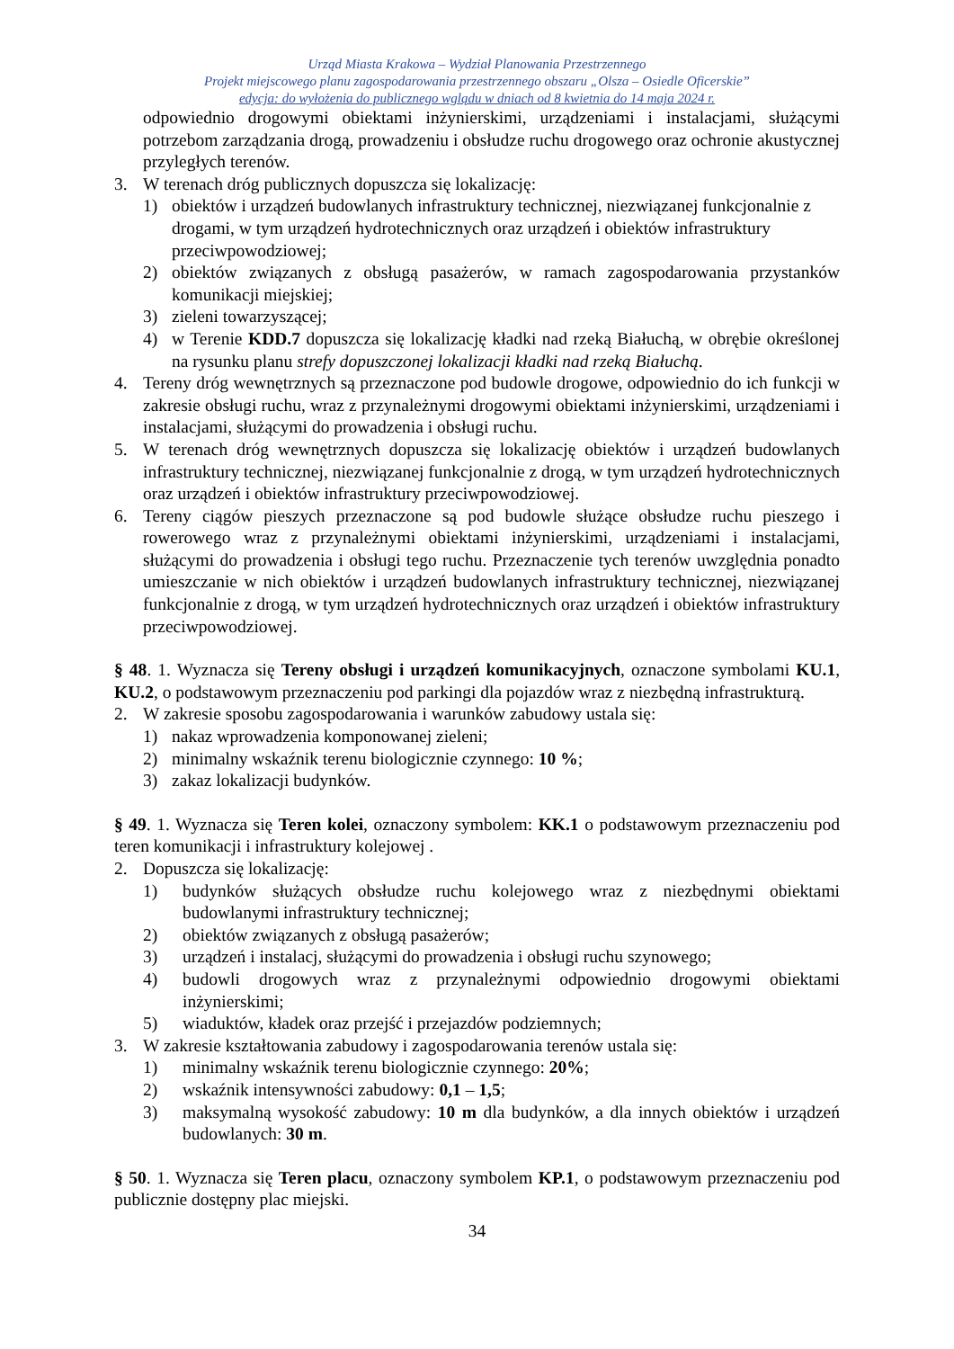Urząd Miasta Krakowa – Wydział Planowania Przestrzennego
Projekt miejscowego planu zagospodarowania przestrzennego obszaru „Olsza – Osiedle Oficerskie”
edycja: do wyłożenia do publicznego wglądu w dniach od 8 kwietnia do 14 maja 2024 r.
odpowiednio drogowymi obiektami inżynierskimi, urządzeniami i instalacjami, służącymi potrzebom zarządzania drogą, prowadzeniu i obsłudze ruchu drogowego oraz ochronie akustycznej przyległych terenów.
3. W terenach dróg publicznych dopuszcza się lokalizację:
1) obiektów i urządzeń budowlanych infrastruktury technicznej, niezwiązanej funkcjonalnie z drogami, w tym urządzeń hydrotechnicznych oraz urządzeń i obiektów infrastruktury przeciwpowodziowej;
2) obiektów związanych z obsługą pasażerów, w ramach zagospodarowania przystanków komunikacji miejskiej;
3) zieleni towarzyszącej;
4) w Terenie KDD.7 dopuszcza się lokalizację kładki nad rzeką Białuchą, w obrębie określonej na rysunku planu strefy dopuszczonej lokalizacji kładki nad rzeką Białuchą.
4. Tereny dróg wewnętrznych są przeznaczone pod budowle drogowe, odpowiednio do ich funkcji w zakresie obsługi ruchu, wraz z przynależnymi drogowymi obiektami inżynierskimi, urządzeniami i instalacjami, służącymi do prowadzenia i obsługi ruchu.
5. W terenach dróg wewnętrznych dopuszcza się lokalizację obiektów i urządzeń budowlanych infrastruktury technicznej, niezwiązanej funkcjonalnie z drogą, w tym urządzeń hydrotechnicznych oraz urządzeń i obiektów infrastruktury przeciwpowodziowej.
6. Tereny ciągów pieszych przeznaczone są pod budowle służące obsłudze ruchu pieszego i rowerowego wraz z przynależnymi obiektami inżynierskimi, urządzeniami i instalacjami, służącymi do prowadzenia i obsługi tego ruchu. Przeznaczenie tych terenów uwzględnia ponadto umieszczanie w nich obiektów i urządzeń budowlanych infrastruktury technicznej, niezwiązanej funkcjonalnie z drogą, w tym urządzeń hydrotechnicznych oraz urządzeń i obiektów infrastruktury przeciwpowodziowej.
§ 48. 1. Wyznacza się Tereny obsługi i urządzeń komunikacyjnych, oznaczone symbolami KU.1, KU.2, o podstawowym przeznaczeniu pod parkingi dla pojazdów wraz z niezbędną infrastrukturą.
2. W zakresie sposobu zagospodarowania i warunków zabudowy ustala się:
1) nakaz wprowadzenia komponowanej zieleni;
2) minimalny wskaźnik terenu biologicznie czynnego: 10 %;
3) zakaz lokalizacji budynków.
§ 49. 1. Wyznacza się Teren kolei, oznaczony symbolem: KK.1 o podstawowym przeznaczeniu pod teren komunikacji i infrastruktury kolejowej .
2. Dopuszcza się lokalizację:
1) budynków służących obsłudze ruchu kolejowego wraz z niezbędnymi obiektami budowlanymi infrastruktury technicznej;
2) obiektów związanych z obsługą pasażerów;
3) urządzeń i instalacj, służącymi do prowadzenia i obsługi ruchu szynowego;
4) budowli drogowych wraz z przynależnymi odpowiednio drogowymi obiektami inżynierskimi;
5) wiaduktów, kładek oraz przejść i przejazdów podziemnych;
3. W zakresie kształtowania zabudowy i zagospodarowania terenów ustala się:
1) minimalny wskaźnik terenu biologicznie czynnego: 20%;
2) wskaźnik intensywności zabudowy: 0,1 – 1,5;
3) maksymalną wysokość zabudowy: 10 m dla budynków, a dla innych obiektów i urządzeń budowlanych: 30 m.
§ 50. 1. Wyznacza się Teren placu, oznaczony symbolem KP.1, o podstawowym przeznaczeniu pod publicznie dostępny plac miejski.
34